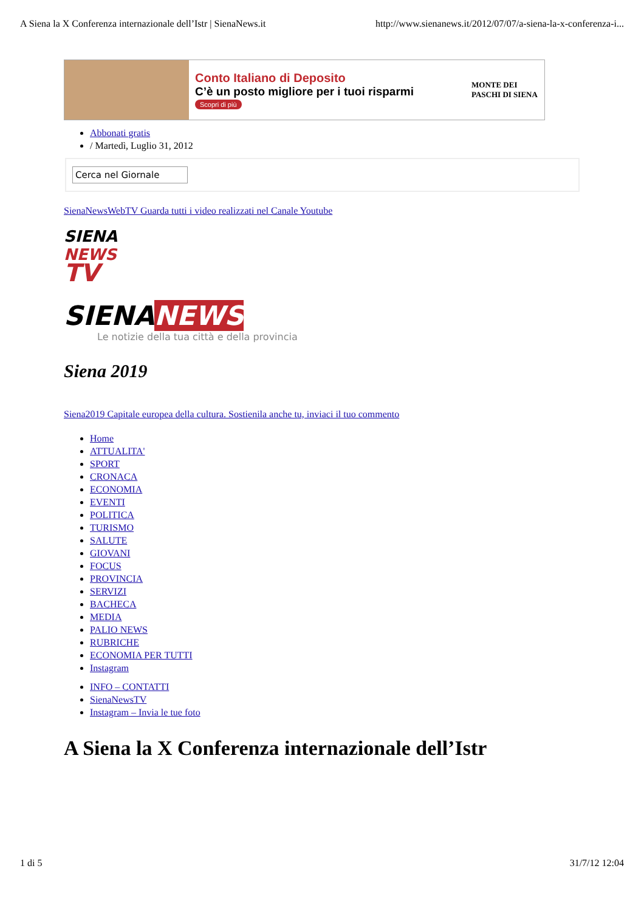A Siena la X Conferenza internazionale dell’Istr | SienaNews.it http://www.sienanews.it/2012/07/07/a-siena-la-x-conferenza-i...
Conto Italiano di Deposito
C’è un posto migliore per i tuoi risparmi
Scopri di più
MONTE DEI PASCHI DI SIENA
Abbonati gratis
/ Martedì, Luglio 31, 2012
Cerca nel Giornale
SienaNewsWebTV Guarda tutti i video realizzati nel Canale Youtube
SIENA
NEWS
TV
SIENANEWS
Le notizie della tua città e della provincia
Siena 2019
Siena2019 Capitale europea della cultura. Sostienila anche tu, inviaci il tuo commento
Home
ATTUALITA'
SPORT
CRONACA
ECONOMIA
EVENTI
POLITICA
TURISMO
SALUTE
GIOVANI
FOCUS
PROVINCIA
SERVIZI
BACHECA
MEDIA
PALIO NEWS
RUBRICHE
ECONOMIA PER TUTTI
Instagram
INFO – CONTATTI
SienaNewsTV
Instagram – Invia le tue foto
A Siena la X Conferenza internazionale dell’Istr
1 di 5 31/7/12 12:04